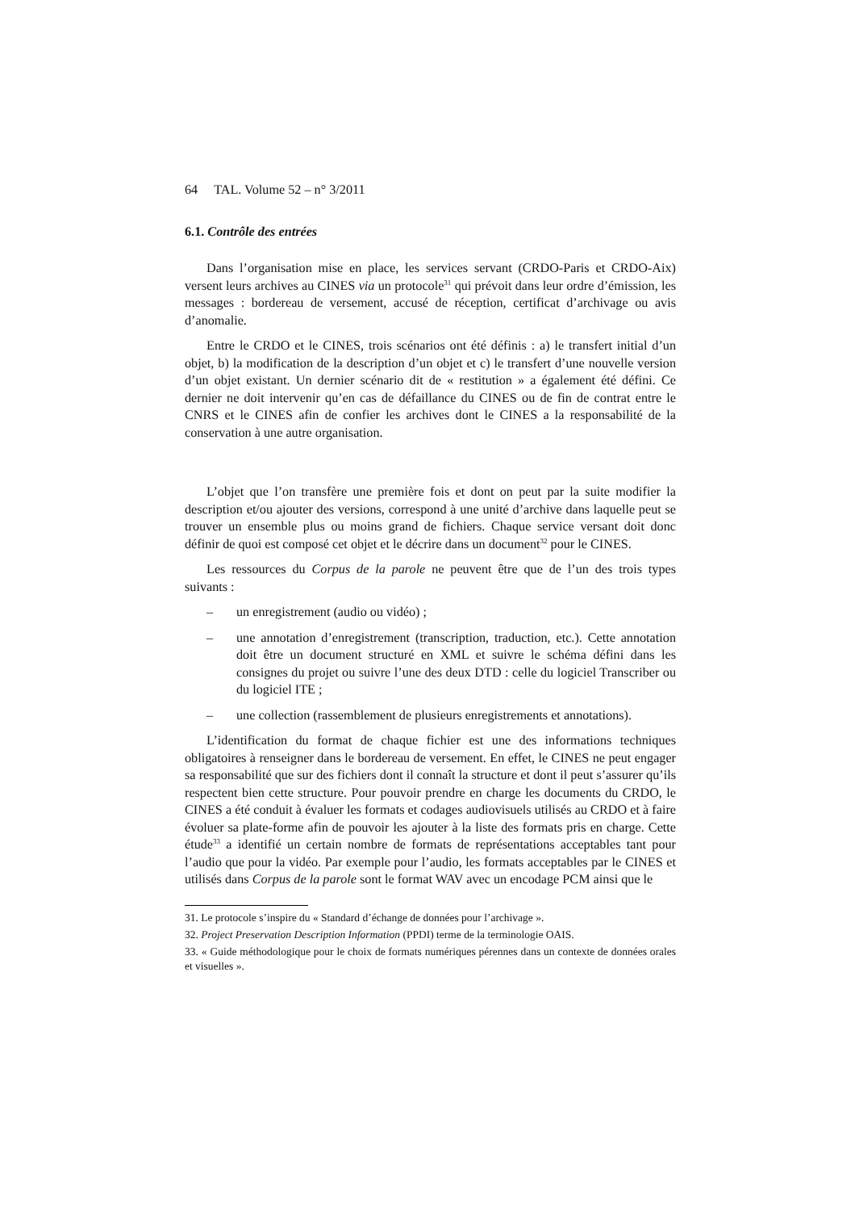64 TAL. Volume 52 – n° 3/2011
6.1. Contrôle des entrées
Dans l’organisation mise en place, les services servant (CRDO-Paris et CRDO-Aix) versent leurs archives au CINES via un protocole<sup>31</sup> qui prévoit dans leur ordre d’émission, les messages : bordereau de versement, accusé de réception, certificat d’archivage ou avis d’anomalie.
Entre le CRDO et le CINES, trois scénarios ont été définis : a) le transfert initial d’un objet, b) la modification de la description d’un objet et c) le transfert d’une nouvelle version d’un objet existant. Un dernier scénario dit de « restitution » a également été défini. Ce dernier ne doit intervenir qu’en cas de défaillance du CINES ou de fin de contrat entre le CNRS et le CINES afin de confier les archives dont le CINES a la responsabilité de la conservation à une autre organisation.
L’objet que l’on transfère une première fois et dont on peut par la suite modifier la description et/ou ajouter des versions, correspond à une unité d’archive dans laquelle peut se trouver un ensemble plus ou moins grand de fichiers. Chaque service versant doit donc définir de quoi est composé cet objet et le décrire dans un document<sup>32</sup> pour le CINES.
Les ressources du Corpus de la parole ne peuvent être que de l’un des trois types suivants :
– un enregistrement (audio ou vidéo) ;
– une annotation d’enregistrement (transcription, traduction, etc.). Cette annotation doit être un document structuré en XML et suivre le schéma défini dans les consignes du projet ou suivre l’une des deux DTD : celle du logiciel Transcriber ou du logiciel ITE ;
– une collection (rassemblement de plusieurs enregistrements et annotations).
L’identification du format de chaque fichier est une des informations techniques obligatoires à renseigner dans le bordereau de versement. En effet, le CINES ne peut engager sa responsabilité que sur des fichiers dont il connaît la structure et dont il peut s’assurer qu’ils respectent bien cette structure. Pour pouvoir prendre en charge les documents du CRDO, le CINES a été conduit à évaluer les formats et codages audiovisuels utilisés au CRDO et à faire évoluer sa plate-forme afin de pouvoir les ajouter à la liste des formats pris en charge. Cette étude<sup>33</sup> a identifié un certain nombre de formats de représentations acceptables tant pour l’audio que pour la vidéo. Par exemple pour l’audio, les formats acceptables par le CINES et utilisés dans Corpus de la parole sont le format WAV avec un encodage PCM ainsi que le
31. Le protocole s’inspire du « Standard d’échange de données pour l’archivage ».
32. Project Preservation Description Information (PPDI) terme de la terminologie OAIS.
33. « Guide méthodologique pour le choix de formats numériques pérennes dans un contexte de données orales et visuelles ».